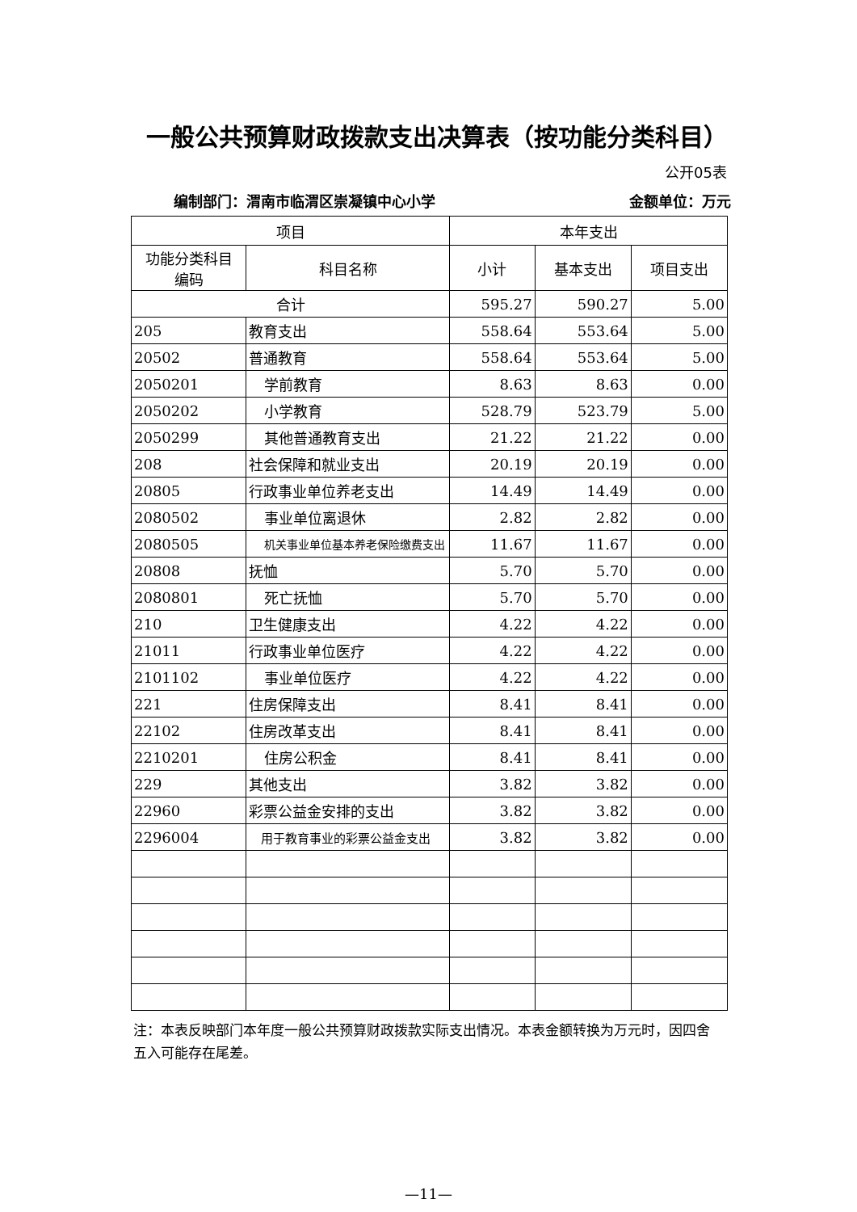一般公共预算财政拨款支出决算表（按功能分类科目）
公开05表
编制部门：渭南市临渭区崇凝镇中心小学 金额单位：万元
| 项目 | | 本年支出 | | |
| --- | --- | --- | --- | --- |
| 功能分类科目 编码 | 科目名称 | 小计 | 基本支出 | 项目支出 |
| 合计 | | 595.27 | 590.27 | 5.00 |
| 205 | 教育支出 | 558.64 | 553.64 | 5.00 |
| 20502 | 普通教育 | 558.64 | 553.64 | 5.00 |
| 2050201 | 学前教育 | 8.63 | 8.63 | 0.00 |
| 2050202 | 小学教育 | 528.79 | 523.79 | 5.00 |
| 2050299 | 其他普通教育支出 | 21.22 | 21.22 | 0.00 |
| 208 | 社会保障和就业支出 | 20.19 | 20.19 | 0.00 |
| 20805 | 行政事业单位养老支出 | 14.49 | 14.49 | 0.00 |
| 2080502 | 事业单位离退休 | 2.82 | 2.82 | 0.00 |
| 2080505 | 机关事业单位基本养老保险缴费支出 | 11.67 | 11.67 | 0.00 |
| 20808 | 抚恤 | 5.70 | 5.70 | 0.00 |
| 2080801 | 死亡抚恤 | 5.70 | 5.70 | 0.00 |
| 210 | 卫生健康支出 | 4.22 | 4.22 | 0.00 |
| 21011 | 行政事业单位医疗 | 4.22 | 4.22 | 0.00 |
| 2101102 | 事业单位医疗 | 4.22 | 4.22 | 0.00 |
| 221 | 住房保障支出 | 8.41 | 8.41 | 0.00 |
| 22102 | 住房改革支出 | 8.41 | 8.41 | 0.00 |
| 2210201 | 住房公积金 | 8.41 | 8.41 | 0.00 |
| 229 | 其他支出 | 3.82 | 3.82 | 0.00 |
| 22960 | 彩票公益金安排的支出 | 3.82 | 3.82 | 0.00 |
| 2296004 | 用于教育事业的彩票公益金支出 | 3.82 | 3.82 | 0.00 |
注：本表反映部门本年度一般公共预算财政拨款实际支出情况。本表金额转换为万元时，因四舍五入可能存在尾差。
—11—